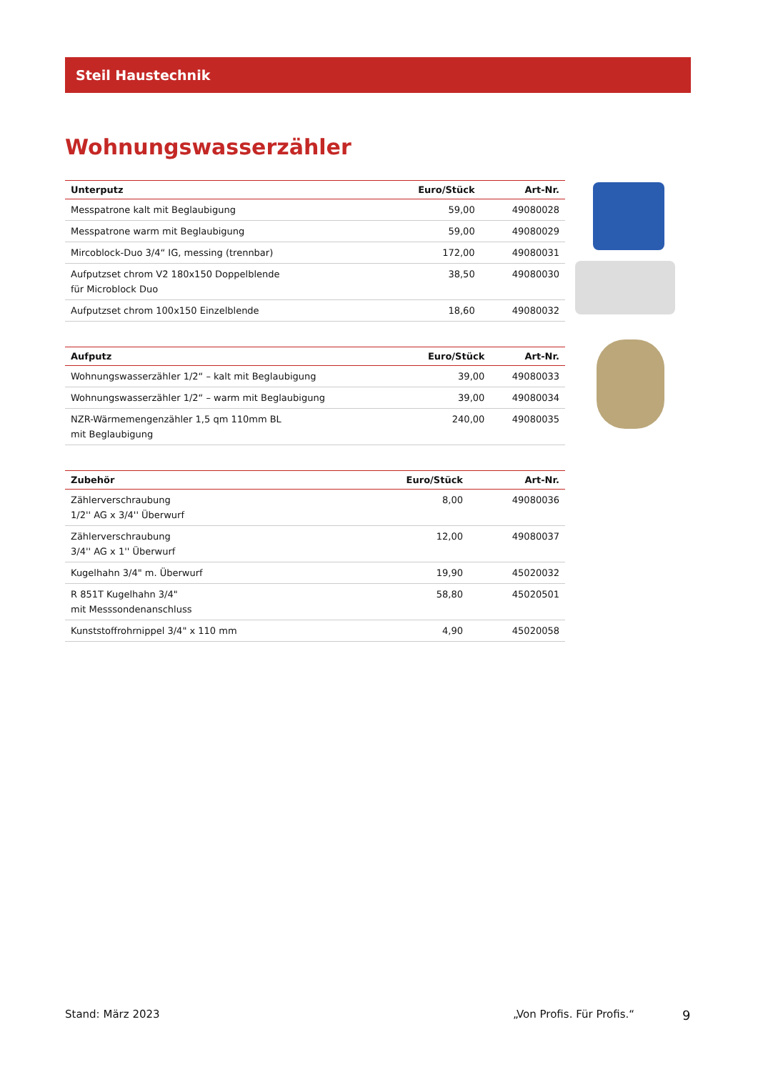Steil Haustechnik
Wohnungswasserzähler
| Unterputz | Euro/Stück | Art-Nr. |
| --- | --- | --- |
| Messpatrone kalt mit Beglaubigung | 59,00 | 49080028 |
| Messpatrone warm mit Beglaubigung | 59,00 | 49080029 |
| Mircoblock-Duo 3/4“ IG, messing (trennbar) | 172,00 | 49080031 |
| Aufputzset chrom V2 180x150 Doppelblende für Microblock Duo | 38,50 | 49080030 |
| Aufputzset chrom 100x150 Einzelblende | 18,60 | 49080032 |
| Aufputz | Euro/Stück | Art-Nr. |
| --- | --- | --- |
| Wohnungswasserzähler 1/2“ – kalt mit Beglaubigung | 39,00 | 49080033 |
| Wohnungswasserzähler 1/2“ – warm mit Beglaubigung | 39,00 | 49080034 |
| NZR-Wärmemengenzähler 1,5 qm 110mm BL mit Beglaubigung | 240,00 | 49080035 |
| Zubehör | Euro/Stück | Art-Nr. |
| --- | --- | --- |
| Zählerverschraubung 1/2'' AG x 3/4'' Überwurf | 8,00 | 49080036 |
| Zählerverschraubung 3/4'' AG x 1'' Überwurf | 12,00 | 49080037 |
| Kugelhahn 3/4" m. Überwurf | 19,90 | 45020032 |
| R 851T Kugelhahn 3/4" mit Messsondenanschluss | 58,80 | 45020501 |
| Kunststoffrohrnippel 3/4" x 110 mm | 4,90 | 45020058 |
Stand: März 2023 „Von Profis. Für Profis.“ 9